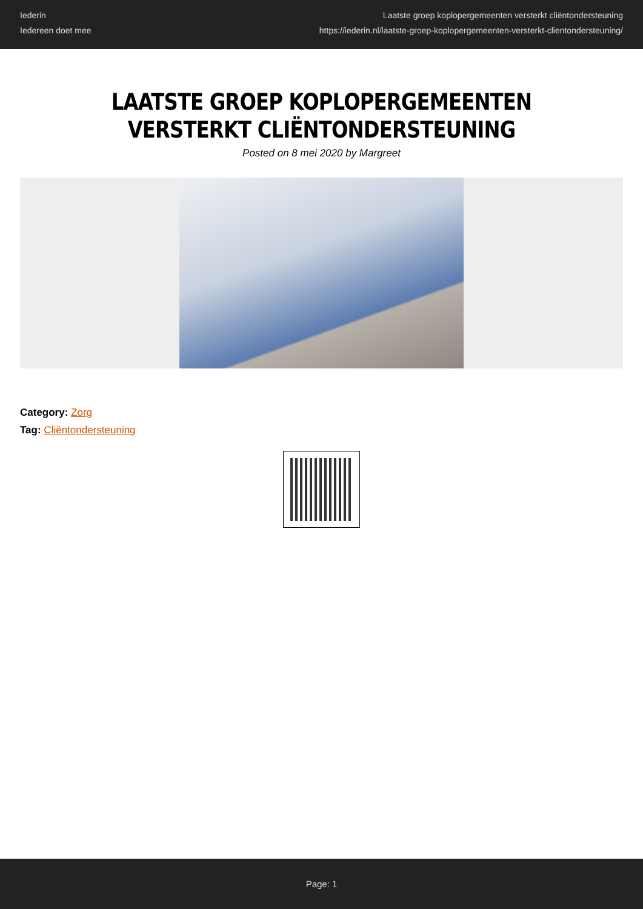Iederin
Iedereen doet mee
Laatste groep koplopergemeenten versterkt cliëntondersteuning
https://iederin.nl/laatste-groep-koplopergemeenten-versterkt-clientondersteuning/
LAATSTE GROEP KOPLOPERGEMEENTEN VERSTERKT CLIËNTONDERSTEUNING
Posted on 8 mei 2020 by Margreet
Category: Zorg
Tag: Cliëntondersteuning
Page: 1